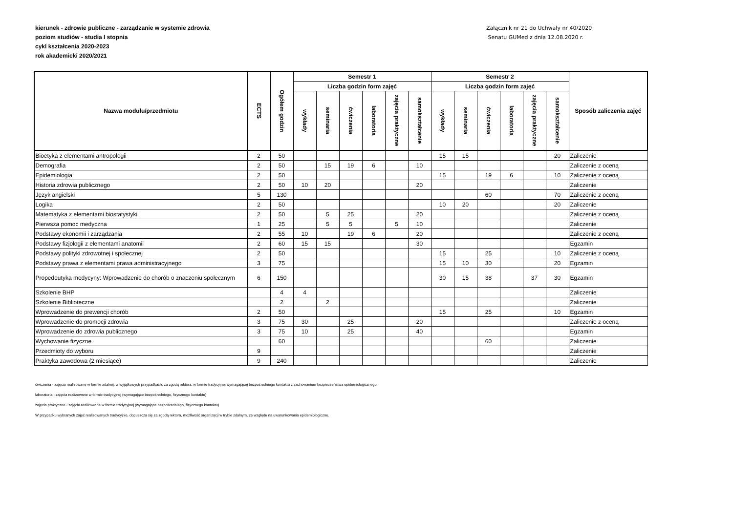kierunek - zdrowie publiczne - zarządzanie w systemie zdrowia
poziom studiów - studia I stopnia
cykl kształcenia 2020-2023
rok akademicki 2020/2021
Załącznik nr 21 do Uchwały nr 40/2020
Senatu GUMed z dnia 12.08.2020 r.
| Nazwa modułu/przedmiotu | ECTS | Ogółem godzin | Semestr 1 | | | | | | Semestr 2 | | | | | | Sposób zaliczenia zajęć |
| --- | --- | --- | --- | --- | --- | --- | --- | --- | --- | --- | --- | --- | --- | --- | --- |
| | | | Liczba godzin form zajęć | | | | | | Liczba godzin form zajęć | | | | | | |
| | | | wykłady | seminaria | ćwiczenia | laboratoria | zajęcia praktyczne | samokształcenie | wykłady | seminaria | ćwiczenia | laboratoria | zajęcia praktyczne | samokształcenie | |
| Bioetyka z elementami antropologii | 2 | 50 | | | | | | | 15 | 15 | | | | 20 | Zaliczenie |
| Demografia | 2 | 50 | | 15 | 19 | 6 | | 10 | | | | | | | Zaliczenie z oceną |
| Epidemiologia | 2 | 50 | | | | | | | 15 | | 19 | 6 | | 10 | Zaliczenie z oceną |
| Historia zdrowia publicznego | 2 | 50 | 10 | 20 | | | | 20 | | | | | | | Zaliczenie |
| Język angielski | 5 | 130 | | | | | | | | | 60 | | | 70 | Zaliczenie z oceną |
| Logika | 2 | 50 | | | | | | | 10 | 20 | | | | 20 | Zaliczenie |
| Matematyka z elementami biostatystyki | 2 | 50 | | 5 | 25 | | | 20 | | | | | | | Zaliczenie z oceną |
| Pierwsza pomoc medyczna | 1 | 25 | | 5 | 5 | | 5 | 10 | | | | | | | Zaliczenie |
| Podstawy ekonomii i zarządzania | 2 | 55 | 10 | | 19 | 6 | | 20 | | | | | | | Zaliczenie z oceną |
| Podstawy fizjologii z elementami anatomii | 2 | 60 | 15 | 15 | | | | 30 | | | | | | | Egzamin |
| Podstawy polityki zdrowotnej i społecznej | 2 | 50 | | | | | | | 15 | | 25 | | | 10 | Zaliczenie z oceną |
| Podstawy prawa z elementami prawa administracyjnego | 3 | 75 | | | | | | | 15 | 10 | 30 | | | 20 | Egzamin |
| Propedeutyka medycyny: Wprowadzenie do chorób o znaczeniu społecznym | 6 | 150 | | | | | | | 30 | 15 | 38 | | 37 | 30 | Egzamin |
| Szkolenie BHP | | 4 | 4 | | | | | | | | | | | | Zaliczenie |
| Szkolenie Biblioteczne | | 2 | | 2 | | | | | | | | | | | Zaliczenie |
| Wprowadzenie do prewencji chorób | 2 | 50 | | | | | | | 15 | | 25 | | | 10 | Egzamin |
| Wprowadzenie do promocji zdrowia | 3 | 75 | 30 | | 25 | | | 20 | | | | | | | Zaliczenie z oceną |
| Wprowadzenie do zdrowia publicznego | 3 | 75 | 10 | | 25 | | | 40 | | | | | | | Egzamin |
| Wychowanie fizyczne | | 60 | | | | | | | | | 60 | | | | Zaliczenie |
| Przedmioty do wyboru | 9 | | | | | | | | | | | | | | Zaliczenie |
| Praktyka zawodowa (2 miesiące) | 9 | 240 | | | | | | | | | | | | | Zaliczenie |
ćwiczenia - zajęcia realizowane w formie zdalnej; w wyjątkowych przypadkach, za zgodą rektora, w formie tradycyjnej wymagającej bezpośredniego kontaktu z zachowaniem bezpieczeństwa epidemiologicznego
laboratoria - zajęcia realizowane w formie tradycyjnej (wymagające bezpośredniego, fizycznego kontaktu)
zajęcia praktyczne - zajęcia realizowane w formie tradycyjnej (wymagające bezpośredniego, fizycznego kontaktu)
W przypadku wybranych zajęć realizowanych tradycyjnie, dopuszcza się za zgodą rektora, możliwość organizacji w trybie zdalnym, ze względu na uwarunkowania epidemiologiczne.